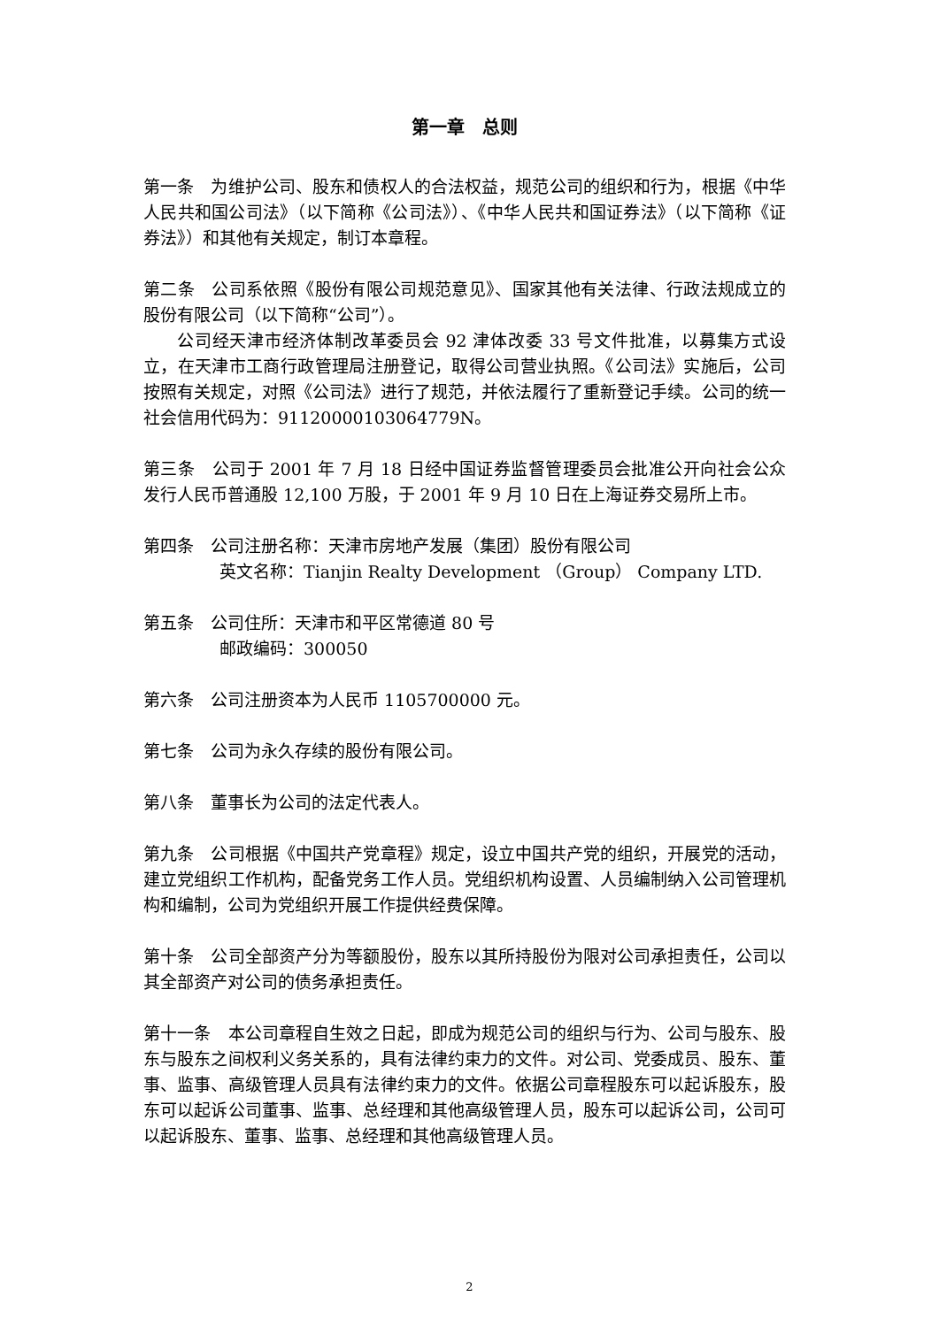第一章　总则
第一条　为维护公司、股东和债权人的合法权益，规范公司的组织和行为，根据《中华人民共和国公司法》（以下简称《公司法》）、《中华人民共和国证券法》（以下简称《证券法》）和其他有关规定，制订本章程。
第二条　公司系依照《股份有限公司规范意见》、国家其他有关法律、行政法规成立的股份有限公司（以下简称“公司”）。
公司经天津市经济体制改革委员会 92 津体改委 33 号文件批准，以募集方式设立，在天津市工商行政管理局注册登记，取得公司营业执照。《公司法》实施后，公司按照有关规定，对照《公司法》进行了规范，并依法履行了重新登记手续。公司的统一社会信用代码为：91120000103064779N。
第三条　公司于 2001 年 7 月 18 日经中国证券监督管理委员会批准公开向社会公众发行人民币普通股 12,100 万股，于 2001 年 9 月 10 日在上海证券交易所上市。
第四条　公司注册名称：天津市房地产发展（集团）股份有限公司
英文名称：Tianjin Realty Development （Group） Company LTD.
第五条　公司住所：天津市和平区常德道 80 号
邮政编码：300050
第六条　公司注册资本为人民币 1105700000 元。
第七条　公司为永久存续的股份有限公司。
第八条　董事长为公司的法定代表人。
第九条　公司根据《中国共产党章程》规定，设立中国共产党的组织，开展党的活动，建立党组织工作机构，配备党务工作人员。党组织机构设置、人员编制纳入公司管理机构和编制，公司为党组织开展工作提供经费保障。
第十条　公司全部资产分为等额股份，股东以其所持股份为限对公司承担责任，公司以其全部资产对公司的债务承担责任。
第十一条　本公司章程自生效之日起，即成为规范公司的组织与行为、公司与股东、股东与股东之间权利义务关系的，具有法律约束力的文件。对公司、党委成员、股东、董事、监事、高级管理人员具有法律约束力的文件。依据公司章程股东可以起诉股东，股东可以起诉公司董事、监事、总经理和其他高级管理人员，股东可以起诉公司，公司可以起诉股东、董事、监事、总经理和其他高级管理人员。
2